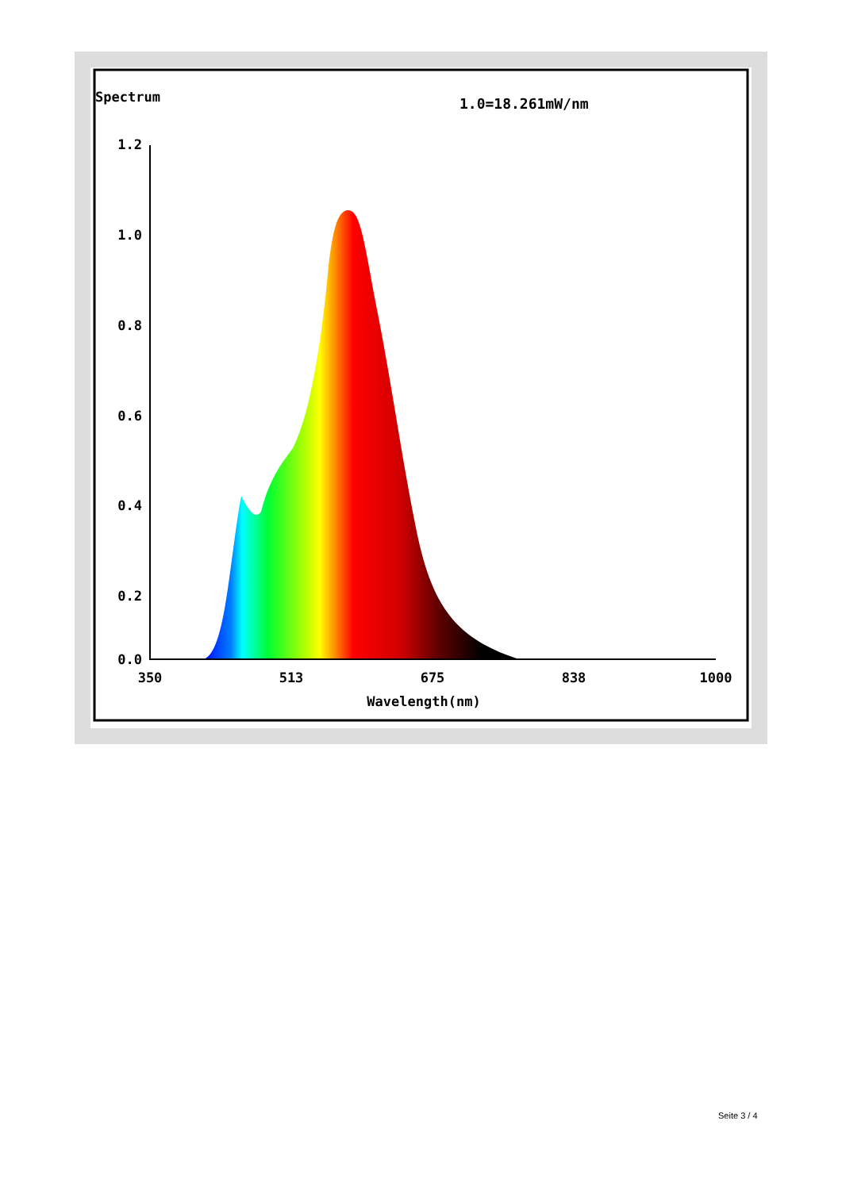Spectrum
1.0=18.261mW/nm
1.2
1.0
0.8
0.6
0.4
0.2
0.0
350
513
675
838
1000
Wavelength(nm)
Seite 3 / 4